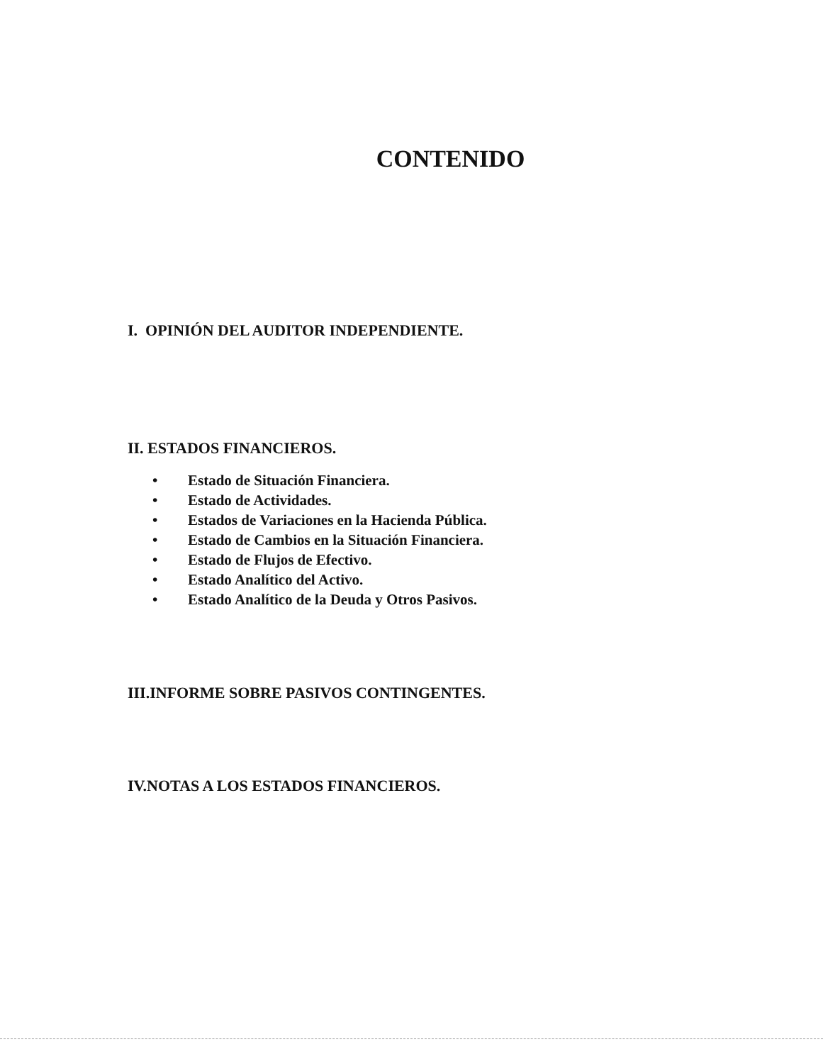CONTENIDO
I. OPINIÓN DEL AUDITOR INDEPENDIENTE.
II. ESTADOS FINANCIEROS.
• Estado de Situación Financiera.
• Estado de Actividades.
• Estados de Variaciones en la Hacienda Pública.
• Estado de Cambios en la Situación Financiera.
• Estado de Flujos de Efectivo.
• Estado Analítico del Activo.
• Estado Analítico de la Deuda y Otros Pasivos.
III.INFORME SOBRE PASIVOS CONTINGENTES.
IV.NOTAS A LOS ESTADOS FINANCIEROS.